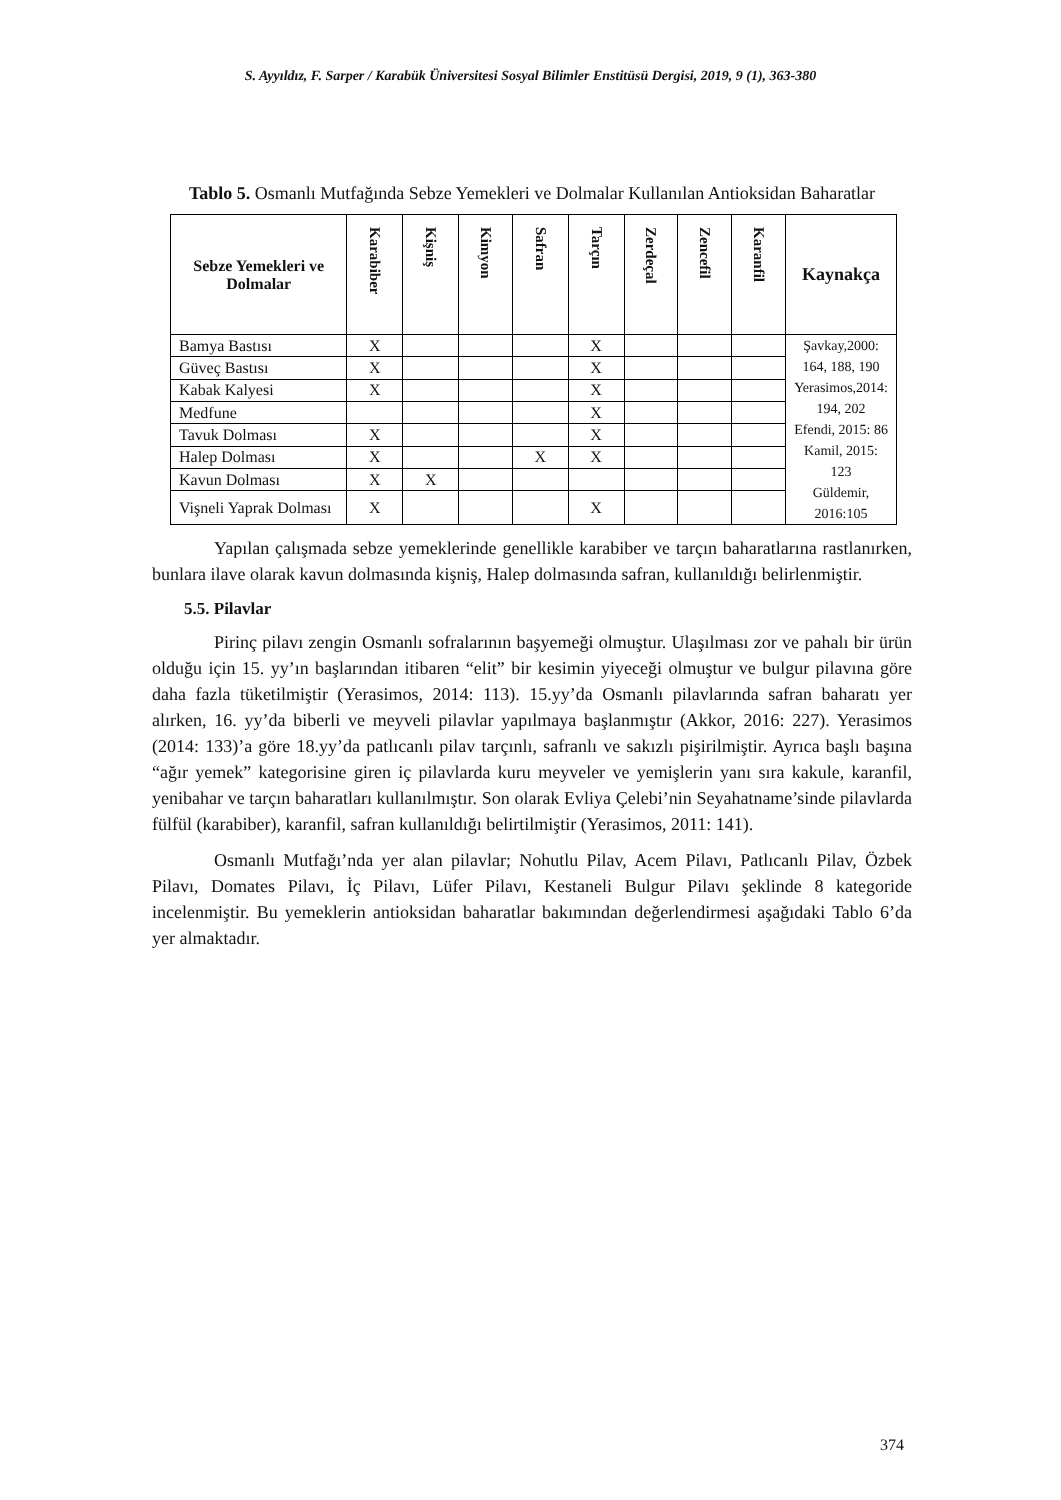S. Ayyıldız, F. Sarper / Karabük Üniversitesi Sosyal Bilimler Enstitüsü Dergisi, 2019, 9 (1), 363-380
Tablo 5. Osmanlı Mutfağında Sebze Yemekleri ve Dolmalar Kullanılan Antioksidan Baharatlar
| Sebze Yemekleri ve Dolmalar | Karabiber | Kişniş | Kimyon | Safran | Tarçın | Zerdeçal | Zencefil | Karanfil | Kaynakça |
| --- | --- | --- | --- | --- | --- | --- | --- | --- | --- |
| Bamya Bastısı | X | | | | X | | | | Şavkay,2000: 164, 188, 190 Yerasimos,2014: 194, 202 Efendi, 2015: 86 Kamil, 2015: 123 Güldemir, 2016:105 |
| Güveç Bastısı | X | | | | X | | | | |
| Kabak Kalyesi | X | | | | X | | | | |
| Medfune | | | | | X | | | | |
| Tavuk Dolması | X | | | | X | | | | |
| Halep Dolması | X | | | X | X | | | | |
| Kavun Dolması | X | X | | | | | | | |
| Vişneli Yaprak Dolması | X | | | | X | | | | |
Yapılan çalışmada sebze yemeklerinde genellikle karabiber ve tarçın baharatlarına rastlanırken, bunlara ilave olarak kavun dolmasında kişniş, Halep dolmasında safran, kullanıldığı belirlenmiştir.
5.5. Pilavlar
Pirinç pilavı zengin Osmanlı sofralarının başyemeği olmuştur. Ulaşılması zor ve pahalı bir ürün olduğu için 15. yy’ın başlarından itibaren “elit” bir kesimin yiyeceği olmuştur ve bulgur pilavına göre daha fazla tüketilmiştir (Yerasimos, 2014: 113). 15.yy’da Osmanlı pilavlarında safran baharatı yer alırken, 16. yy’da biberli ve meyveli pilavlar yapılmaya başlanmıştır (Akkor, 2016: 227). Yerasimos (2014: 133)’a göre 18.yy’da patlıcanlı pilav tarçınlı, safranlı ve sakızlı pişirilmiştir. Ayrıca başlı başına “ağır yemek” kategorisine giren iç pilavlarda kuru meyveler ve yemişlerin yanı sıra kakule, karanfil, yenibahar ve tarçın baharatları kullanılmıştır. Son olarak Evliya Çelebi’nin Seyahatname’sinde pilavlarda fülfül (karabiber), karanfil, safran kullanıldığı belirtilmiştir (Yerasimos, 2011: 141).
Osmanlı Mutfağı’nda yer alan pilavlar; Nohutlu Pilav, Acem Pilavı, Patlıcanlı Pilav, Özbek Pilavı, Domates Pilavı, İç Pilavı, Lüfer Pilavı, Kestaneli Bulgur Pilavı şeklinde 8 kategoride incelenmiştir. Bu yemeklerin antioksidan baharatlar bakımından değerlendirmesi aşağıdaki Tablo 6’da yer almaktadır.
374